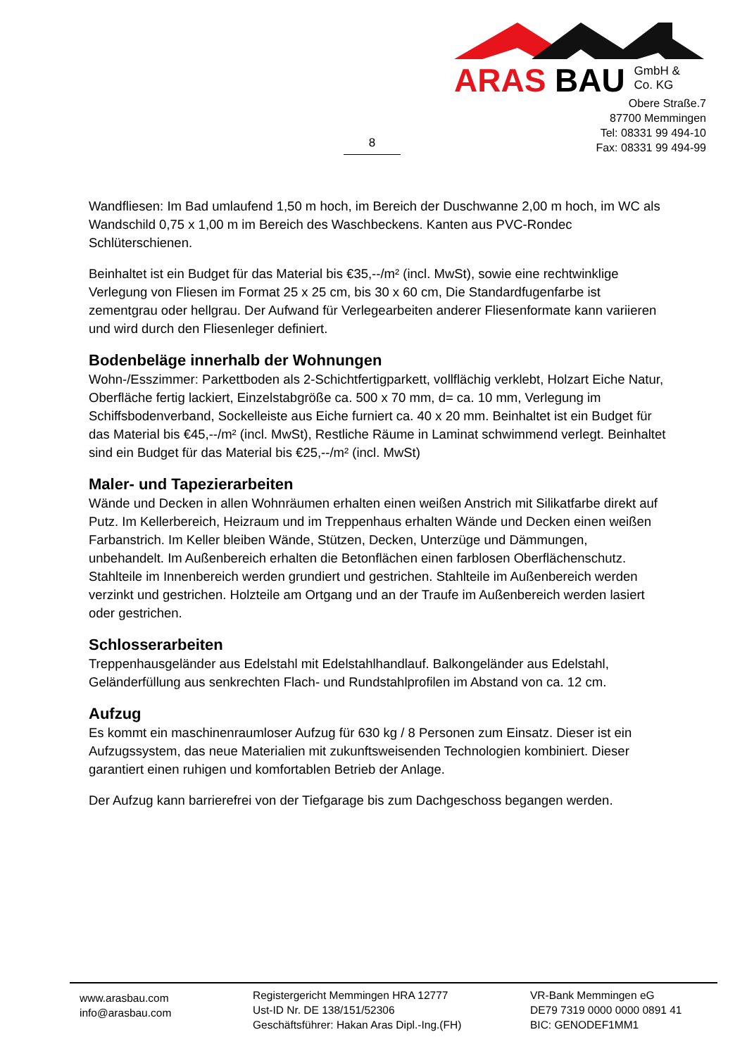ARAS BAU GmbH &
Co. KG
Obere Straße.7
87700 Memmingen
Tel: 08331 99 494-10
Fax: 08331 99 494-99
8
Wandfliesen: Im Bad umlaufend 1,50 m hoch, im Bereich der Duschwanne 2,00 m hoch, im WC als Wandschild 0,75 x 1,00 m im Bereich des Waschbeckens. Kanten aus PVC-Rondec Schlüterschienen.
Beinhaltet ist ein Budget für das Material bis €35,--/m² (incl. MwSt), sowie eine rechtwinklige Verlegung von Fliesen im Format 25 x 25 cm, bis 30 x 60 cm, Die Standardfugenfarbe ist zementgrau oder hellgrau. Der Aufwand für Verlegearbeiten anderer Fliesenformate kann variieren und wird durch den Fliesenleger definiert.
Bodenbeläge innerhalb der Wohnungen
Wohn-/Esszimmer: Parkettboden als 2-Schichtfertigparkett, vollflächig verklebt, Holzart Eiche Natur, Oberfläche fertig lackiert, Einzelstabgröße ca. 500 x 70 mm, d= ca. 10 mm, Verlegung im Schiffsbodenverband, Sockelleiste aus Eiche furniert ca. 40 x 20 mm. Beinhaltet ist ein Budget für das Material bis €45,--/m² (incl. MwSt), Restliche Räume in Laminat schwimmend verlegt. Beinhaltet sind ein Budget für das Material bis €25,--/m² (incl. MwSt)
Maler- und Tapezierarbeiten
Wände und Decken in allen Wohnräumen erhalten einen weißen Anstrich mit Silikatfarbe direkt auf Putz. Im Kellerbereich, Heizraum und im Treppenhaus erhalten Wände und Decken einen weißen Farbanstrich. Im Keller bleiben Wände, Stützen, Decken, Unterzüge und Dämmungen, unbehandelt. Im Außenbereich erhalten die Betonflächen einen farblosen Oberflächenschutz. Stahlteile im Innenbereich werden grundiert und gestrichen. Stahlteile im Außenbereich werden verzinkt und gestrichen. Holzteile am Ortgang und an der Traufe im Außenbereich werden lasiert oder gestrichen.
Schlosserarbeiten
Treppenhausgeländer aus Edelstahl mit Edelstahlhandlauf. Balkongeländer aus Edelstahl, Geländerfüllung aus senkrechten Flach- und Rundstahlprofilen im Abstand von ca. 12 cm.
Aufzug
Es kommt ein maschinenraumloser Aufzug für 630 kg / 8 Personen zum Einsatz. Dieser ist ein Aufzugssystem, das neue Materialien mit zukunftsweisenden Technologien kombiniert. Dieser garantiert einen ruhigen und komfortablen Betrieb der Anlage.
Der Aufzug kann barrierefrei von der Tiefgarage bis zum Dachgeschoss begangen werden.
www.arasbau.com
info@arasbau.com
Registergericht Memmingen HRA 12777
Ust-ID Nr. DE 138/151/52306
Geschäftsführer: Hakan Aras Dipl.-Ing.(FH)
VR-Bank Memmingen eG
DE79 7319 0000 0000 0891 41
BIC: GENODEF1MM1